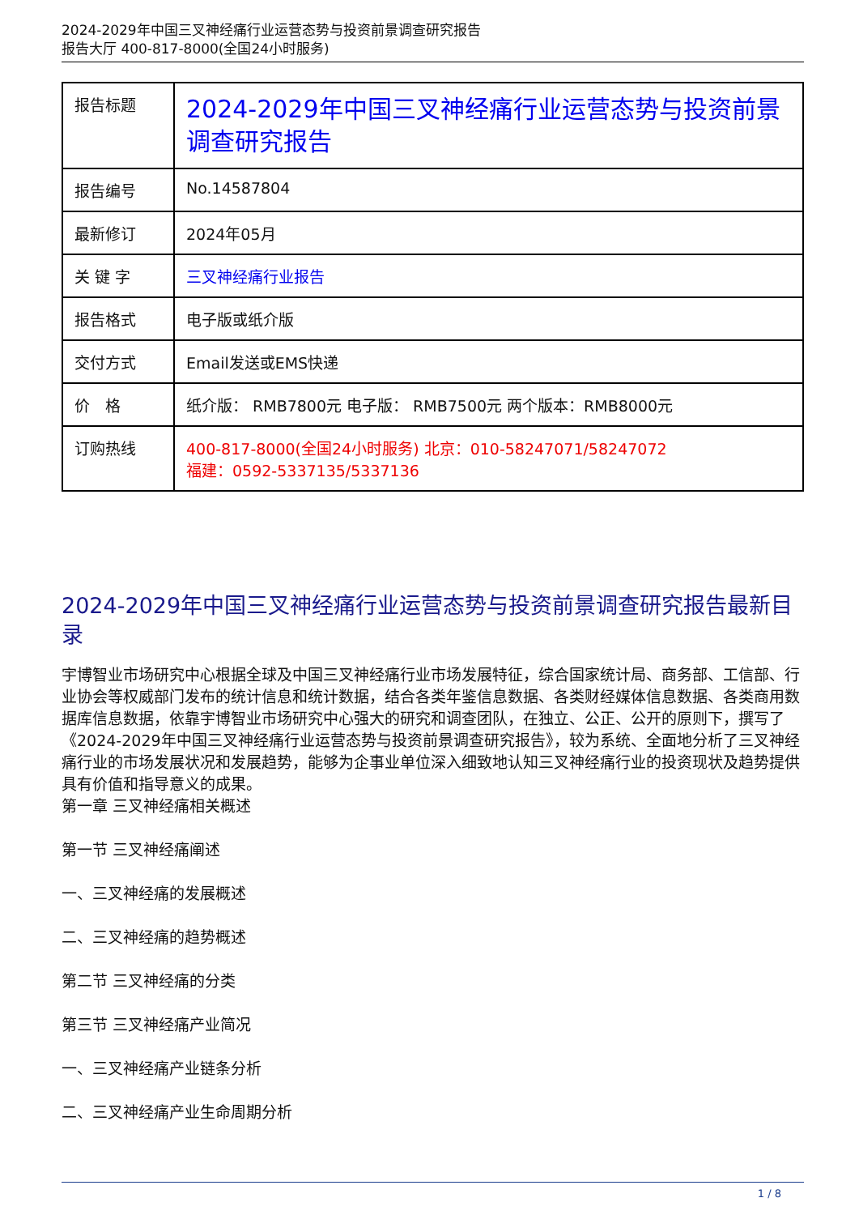2024-2029年中国三叉神经痛行业运营态势与投资前景调查研究报告
报告大厅 400-817-8000(全国24小时服务)
| 报告标题 | 2024-2029年中国三叉神经痛行业运营态势与投资前景调查研究报告 |
| 报告编号 | No.14587804 |
| 最新修订 | 2024年05月 |
| 关 键 字 | 三叉神经痛行业报告 |
| 报告格式 | 电子版或纸介版 |
| 交付方式 | Email发送或EMS快递 |
| 价 格 | 纸介版： RMB7800元 电子版： RMB7500元 两个版本：RMB8000元 |
| 订购热线 | 400-817-8000(全国24小时服务) 北京：010-58247071/58247072 福建：0592-5337135/5337136 |
2024-2029年中国三叉神经痛行业运营态势与投资前景调查研究报告最新目录
宇博智业市场研究中心根据全球及中国三叉神经痛行业市场发展特征，综合国家统计局、商务部、工信部、行业协会等权威部门发布的统计信息和统计数据，结合各类年鉴信息数据、各类财经媒体信息数据、各类商用数据库信息数据，依靠宇博智业市场研究中心强大的研究和调查团队，在独立、公正、公开的原则下，撰写了《2024-2029年中国三叉神经痛行业运营态势与投资前景调查研究报告》，较为系统、全面地分析了三叉神经痛行业的市场发展状况和发展趋势，能够为企事业单位深入细致地认知三叉神经痛行业的投资现状及趋势提供具有价值和指导意义的成果。
第一章 三叉神经痛相关概述
第一节 三叉神经痛阐述
一、三叉神经痛的发展概述
二、三叉神经痛的趋势概述
第二节 三叉神经痛的分类
第三节 三叉神经痛产业简况
一、三叉神经痛产业链条分析
二、三叉神经痛产业生命周期分析
1 / 8